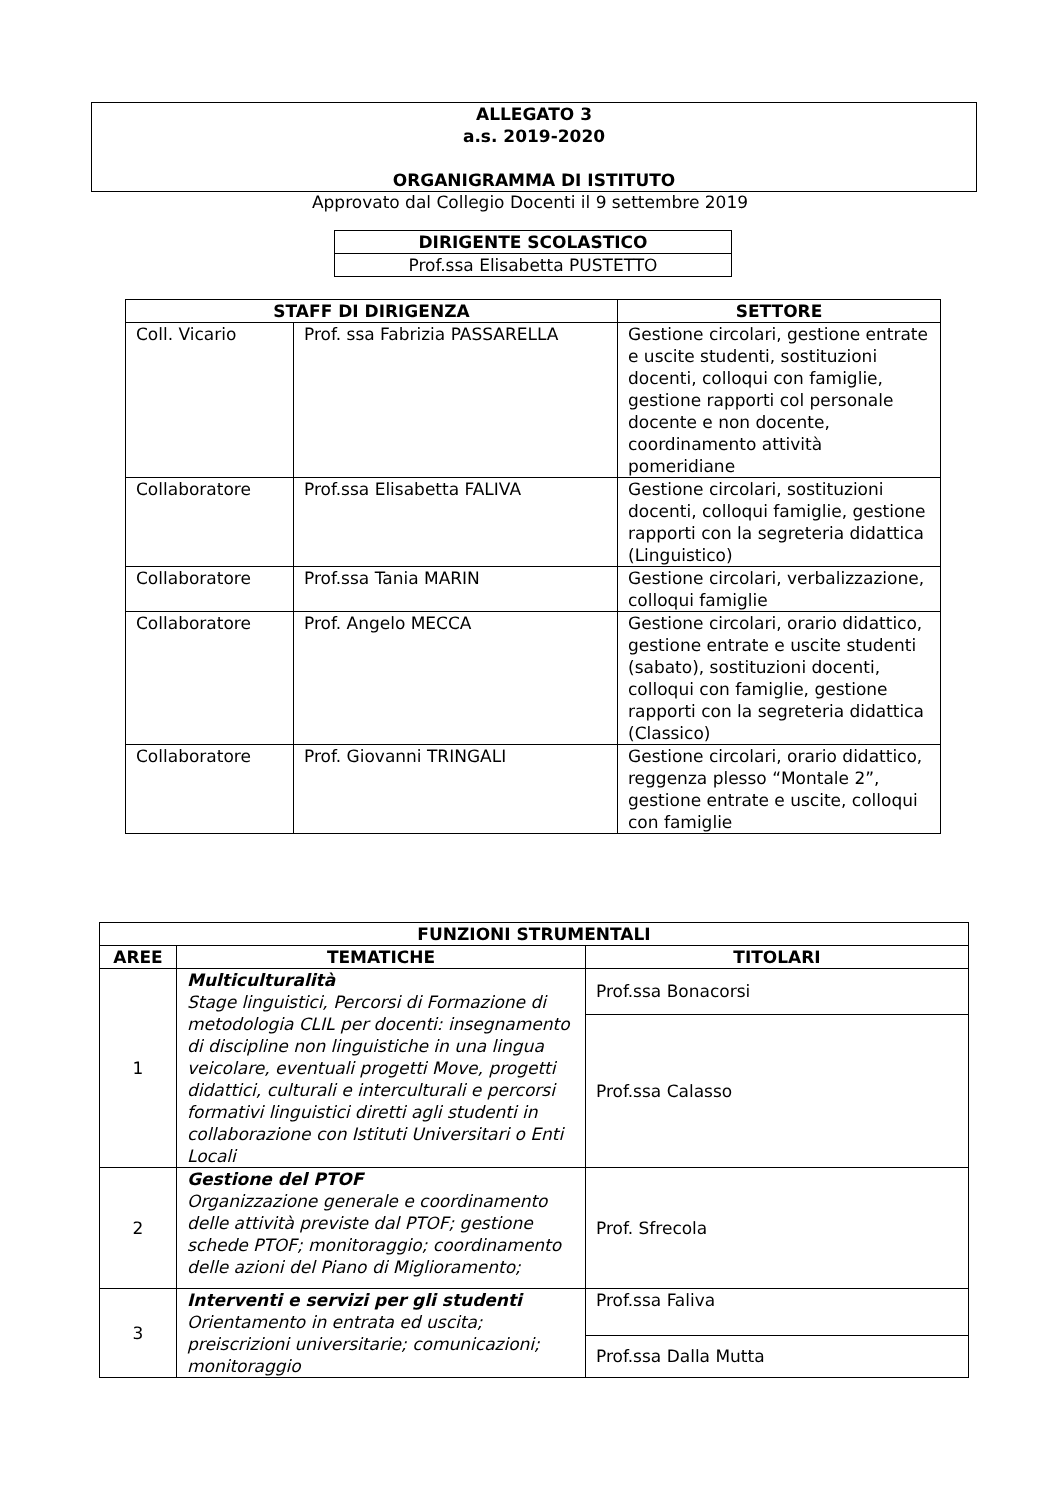ALLEGATO 3
a.s. 2019-2020
ORGANIGRAMMA DI ISTITUTO
Approvato dal Collegio Docenti il 9 settembre 2019
| DIRIGENTE SCOLASTICO |
| --- |
| Prof.ssa Elisabetta PUSTETTO |
| STAFF DI DIRIGENZA | | SETTORE |
| --- | --- | --- |
| Coll. Vicario | Prof. ssa Fabrizia PASSARELLA | Gestione circolari, gestione entrate e uscite studenti, sostituzioni docenti, colloqui con famiglie, gestione rapporti col personale docente e non docente, coordinamento attività pomeridiane |
| Collaboratore | Prof.ssa Elisabetta FALIVA | Gestione circolari, sostituzioni docenti, colloqui famiglie, gestione rapporti con la segreteria didattica (Linguistico) |
| Collaboratore | Prof.ssa Tania MARIN | Gestione circolari, verbalizzazione, colloqui famiglie |
| Collaboratore | Prof. Angelo MECCA | Gestione circolari, orario didattico, gestione entrate e uscite studenti (sabato), sostituzioni docenti, colloqui con famiglie, gestione rapporti con la segreteria didattica (Classico) |
| Collaboratore | Prof. Giovanni TRINGALI | Gestione circolari, orario didattico, reggenza plesso “Montale 2”, gestione entrate e uscite, colloqui con famiglie |
| FUNZIONI STRUMENTALI | | |
| --- | --- | --- |
| AREE | TEMATICHE | TITOLARI |
| 1 | Multiculturalità Stage linguistici, Percorsi di Formazione di metodologia CLIL per docenti: insegnamento di discipline non linguistiche in una lingua veicolare, eventuali progetti Move, progetti didattici, culturali e interculturali e percorsi formativi linguistici diretti agli studenti in collaborazione con Istituti Universitari o Enti Locali | Prof.ssa Bonacorsi |
| | | Prof.ssa Calasso |
| 2 | Gestione del PTOF Organizzazione generale e coordinamento delle attività previste dal PTOF; gestione schede PTOF; monitoraggio; coordinamento delle azioni del Piano di Miglioramento; | Prof. Sfrecola |
| 3 | Interventi e servizi per gli studenti Orientamento in entrata ed uscita; preiscrizioni universitarie; comunicazioni; monitoraggio | Prof.ssa Faliva |
| | | Prof.ssa Dalla Mutta |